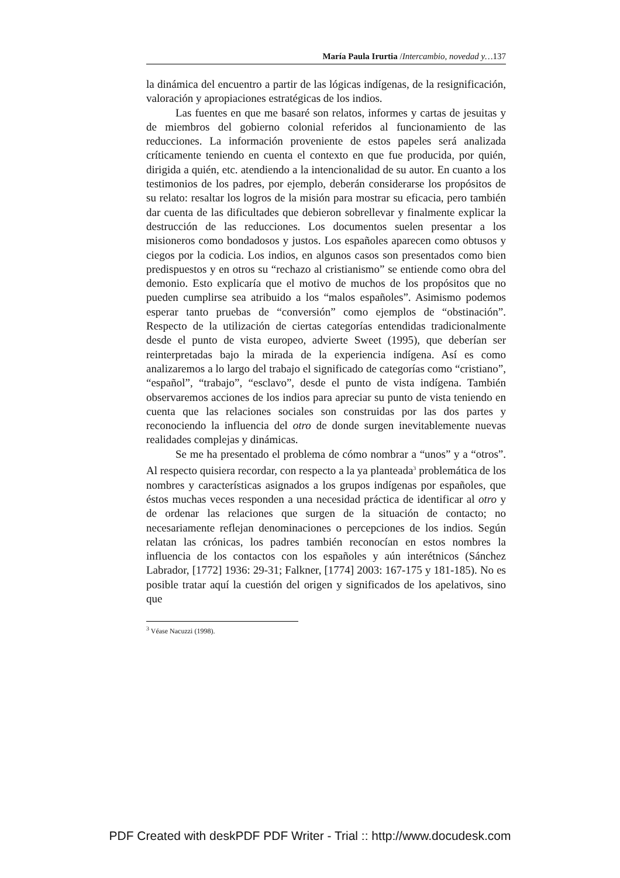María Paula Irurtia /Intercambio, novedad y…137
la dinámica del encuentro a partir de las lógicas indígenas, de la resignificación, valoración y apropiaciones estratégicas de los indios.
Las fuentes en que me basaré son relatos, informes y cartas de jesuitas y de miembros del gobierno colonial referidos al funcionamiento de las reducciones. La información proveniente de estos papeles será analizada críticamente teniendo en cuenta el contexto en que fue producida, por quién, dirigida a quién, etc. atendiendo a la intencionalidad de su autor. En cuanto a los testimonios de los padres, por ejemplo, deberán considerarse los propósitos de su relato: resaltar los logros de la misión para mostrar su eficacia, pero también dar cuenta de las dificultades que debieron sobrellevar y finalmente explicar la destrucción de las reducciones. Los documentos suelen presentar a los misioneros como bondadosos y justos. Los españoles aparecen como obtusos y ciegos por la codicia. Los indios, en algunos casos son presentados como bien predispuestos y en otros su “rechazo al cristianismo” se entiende como obra del demonio. Esto explicaría que el motivo de muchos de los propósitos que no pueden cumplirse sea atribuido a los “malos españoles”. Asimismo podemos esperar tanto pruebas de “conversión” como ejemplos de “obstinación”. Respecto de la utilización de ciertas categorías entendidas tradicionalmente desde el punto de vista europeo, advierte Sweet (1995), que deberían ser reinterpretadas bajo la mirada de la experiencia indígena. Así es como analizaremos a lo largo del trabajo el significado de categorías como “cristiano”, “español”, “trabajo”, “esclavo”, desde el punto de vista indígena. También observaremos acciones de los indios para apreciar su punto de vista teniendo en cuenta que las relaciones sociales son construidas por las dos partes y reconociendo la influencia del otro de donde surgen inevitablemente nuevas realidades complejas y dinámicas.
Se me ha presentado el problema de cómo nombrar a “unos” y a “otros”. Al respecto quisiera recordar, con respecto a la ya planteada<sup>3</sup> problemática de los nombres y características asignados a los grupos indígenas por españoles, que éstos muchas veces responden a una necesidad práctica de identificar al otro y de ordenar las relaciones que surgen de la situación de contacto; no necesariamente reflejan denominaciones o percepciones de los indios. Según relatan las crónicas, los padres también reconocían en estos nombres la influencia de los contactos con los españoles y aún interétnicos (Sánchez Labrador, [1772] 1936: 29-31; Falkner, [1774] 2003: 167-175 y 181-185). No es posible tratar aquí la cuestión del origen y significados de los apelativos, sino que
<sup>3</sup> Véase Nacuzzi (1998).
PDF Created with deskPDF PDF Writer - Trial :: http://www.docudesk.com